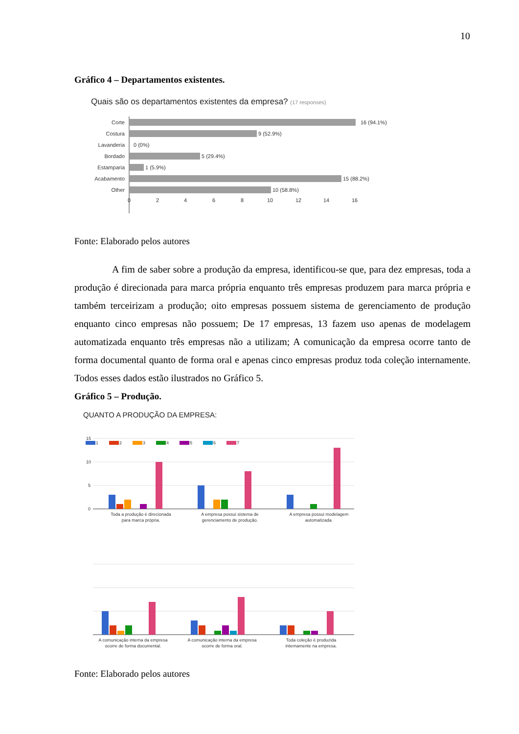10
Gráfico 4 – Departamentos existentes.
Quais são os departamentos existentes da empresa? (17 responses)
Corte
Costura
Lavanderia
Bordado
Estamparia
Acabamento
Other
16 (94.1%)
9 (52.9%)
0 (0%)
5 (29.4%)
1 (5.9%)
15 (88.2%)
10 (58.8%)
0
2
4
6
8
10
12
14
16
Fonte: Elaborado pelos autores
A fim de saber sobre a produção da empresa, identificou-se que, para dez empresas, toda a produção é direcionada para marca própria enquanto três empresas produzem para marca própria e também terceirizam a produção; oito empresas possuem sistema de gerenciamento de produção enquanto cinco empresas não possuem; De 17 empresas, 13 fazem uso apenas de modelagem automatizada enquanto três empresas não a utilizam; A comunicação da empresa ocorre tanto de forma documental quanto de forma oral e apenas cinco empresas produz toda coleção internamente. Todos esses dados estão ilustrados no Gráfico 5.
Gráfico 5 – Produção.
QUANTO A PRODUÇÃO DA EMPRESA:
15
10
5
0
1
2
3
4
5
6
7
Toda a produção é direcionada
para marca própria.
A empresa possui sistema de
gerenciamento de produção.
A empresa possui modelagem
automatizada.
A comunicação interna da empresa
ocorre de forma documental.
A comunicação interna da empresa
ocorre de forma oral.
Toda coleção é produzida
internamente na empresa.
Fonte: Elaborado pelos autores